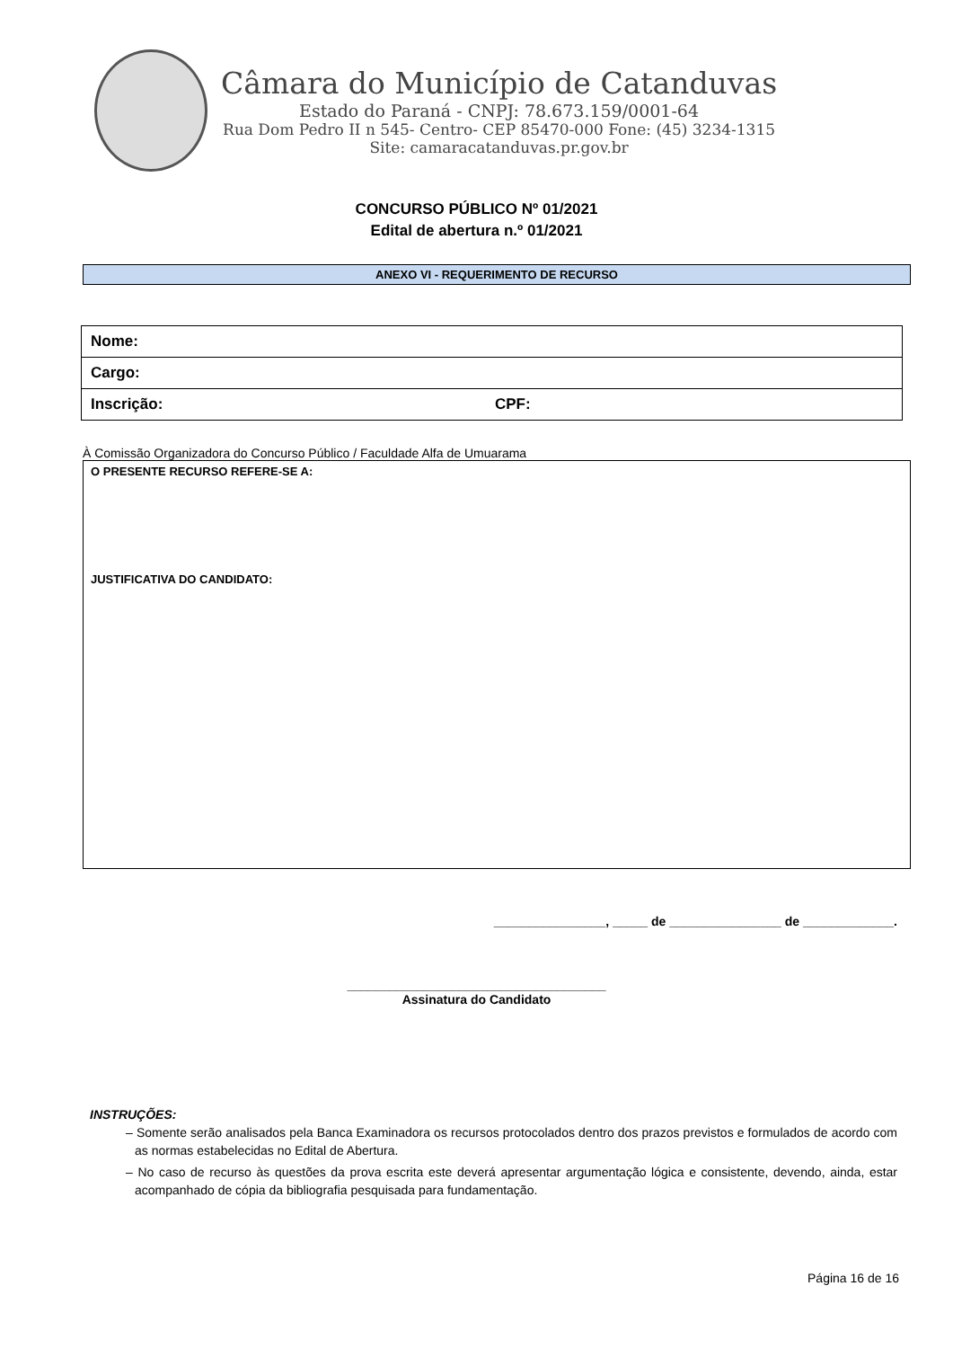Câmara do Município de Catanduvas
Estado do Paraná - CNPJ: 78.673.159/0001-64
Rua Dom Pedro II n 545- Centro- CEP 85470-000 Fone: (45) 3234-1315
Site: camaracatanduvas.pr.gov.br
CONCURSO PÚBLICO Nº 01/2021
Edital de abertura n.º 01/2021
ANEXO VI - REQUERIMENTO DE RECURSO
| Nome: | |
| Cargo: | |
| Inscrição: | CPF: |
À Comissão Organizadora do Concurso Público / Faculdade Alfa de Umuarama
O PRESENTE RECURSO REFERE-SE A:
JUSTIFICATIVA DO CANDIDATO:
________________, _____ de ________________ de _____________.
_____________________________________
Assinatura do Candidato
INSTRUÇÕES:
– Somente serão analisados pela Banca Examinadora os recursos protocolados dentro dos prazos previstos e formulados de acordo com as normas estabelecidas no Edital de Abertura.
– No caso de recurso às questões da prova escrita este deverá apresentar argumentação lógica e consistente, devendo, ainda, estar acompanhado de cópia da bibliografia pesquisada para fundamentação.
Página 16 de 16